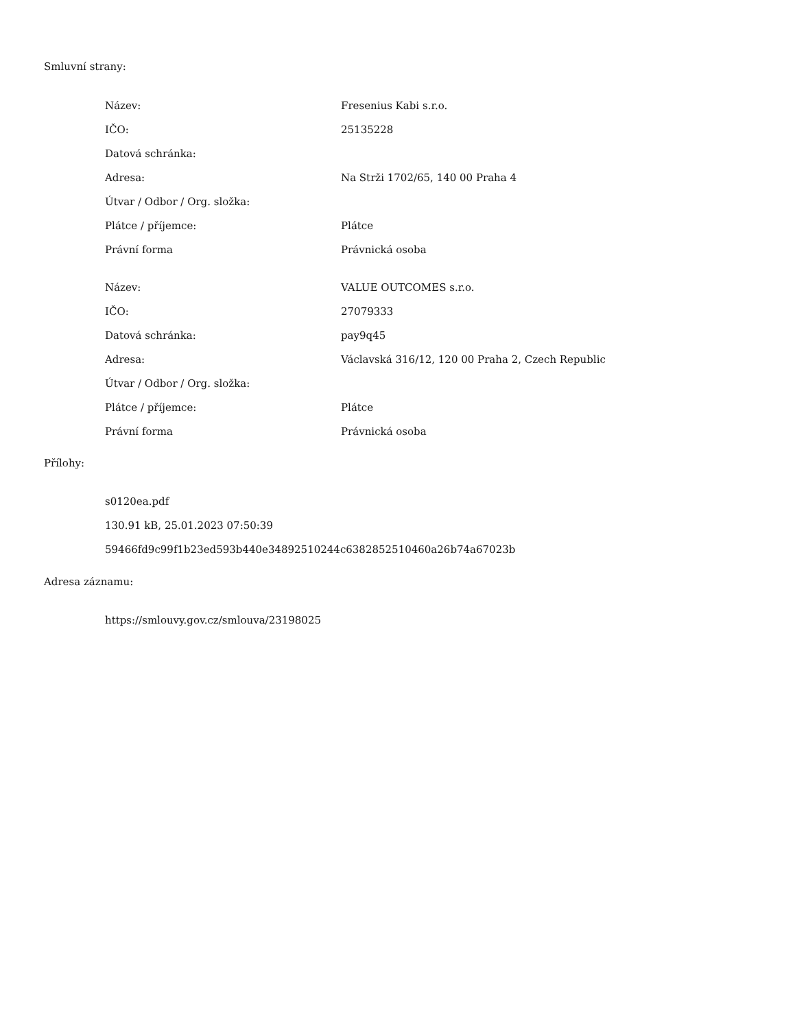Smluvní strany:
| Název: | Fresenius Kabi s.r.o. |
| IČO: | 25135228 |
| Datová schránka: | |
| Adresa: | Na Strži 1702/65, 140 00 Praha 4 |
| Útvar / Odbor / Org. složka: | |
| Plátce / příjemce: | Plátce |
| Právní forma | Právnická osoba |
| Název: | VALUE OUTCOMES s.r.o. |
| IČO: | 27079333 |
| Datová schránka: | pay9q45 |
| Adresa: | Václavská 316/12, 120 00 Praha 2, Czech Republic |
| Útvar / Odbor / Org. složka: | |
| Plátce / příjemce: | Plátce |
| Právní forma | Právnická osoba |
Přílohy:
s0120ea.pdf
130.91 kB, 25.01.2023 07:50:39
59466fd9c99f1b23ed593b440e34892510244c6382852510460a26b74a67023b
Adresa záznamu:
https://smlouvy.gov.cz/smlouva/23198025